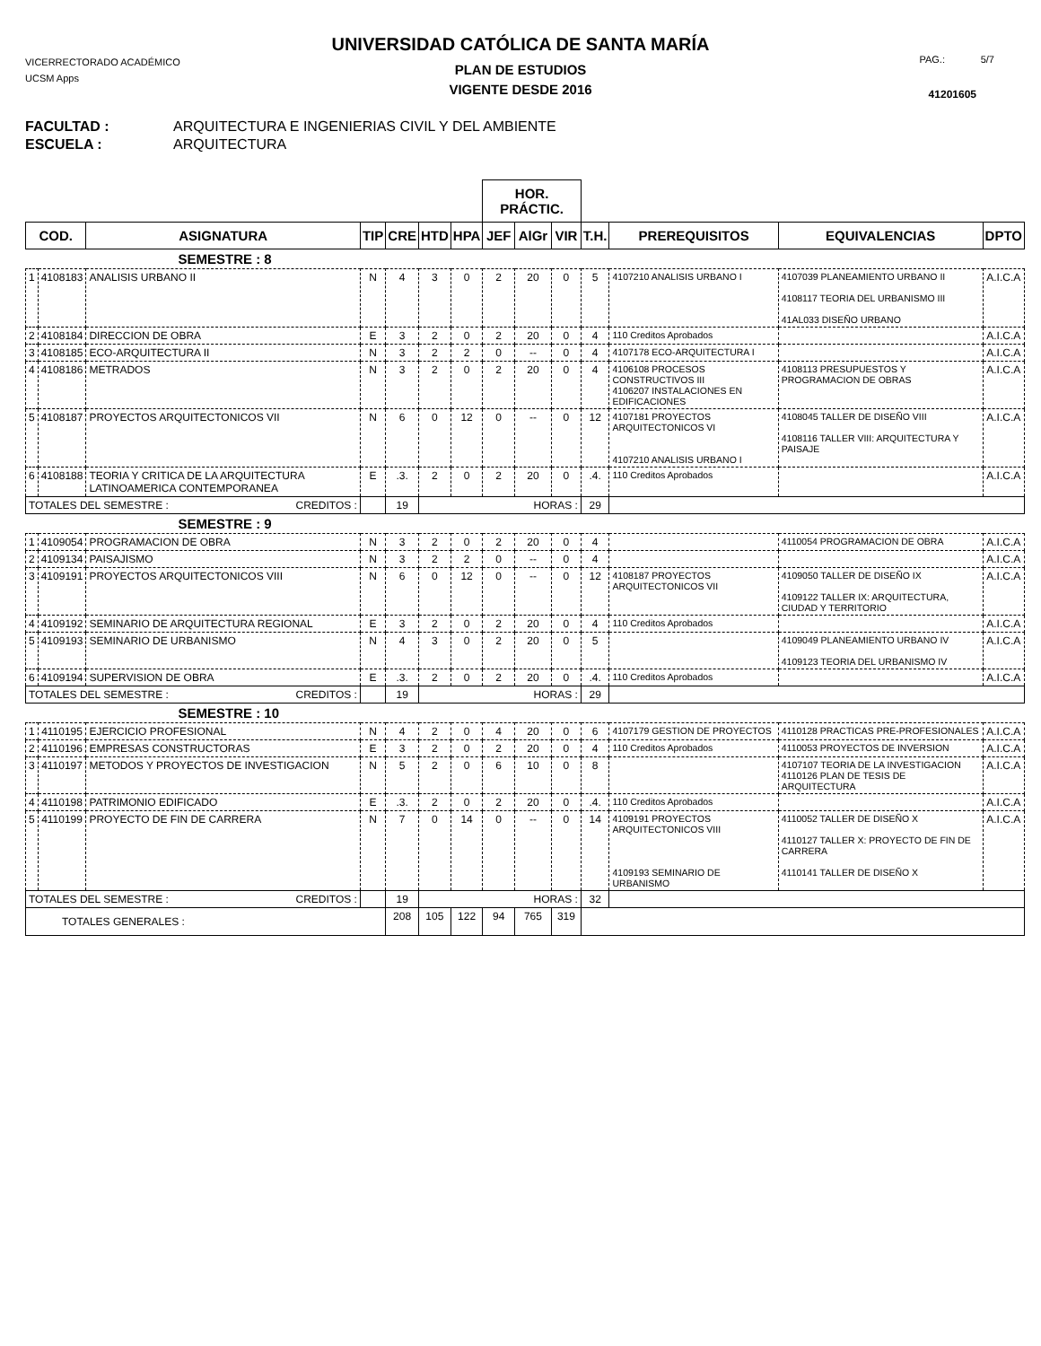UNIVERSIDAD CATÓLICA DE SANTA MARÍA
VICERRECTORADO ACADÉMICO
UCSM Apps
PAG.: 5/7
41201605
PLAN DE ESTUDIOS
VIGENTE DESDE 2016
FACULTAD : ARQUITECTURA E INGENIERIAS CIVIL Y DEL AMBIENTE
ESCUELA : ARQUITECTURA
| | | | | | | | HOR. PRÁCTIC. | | | | | | |
| --- | --- | --- | --- | --- | --- | --- | --- | --- | --- | --- | --- | --- | --- |
| COD. | | ASIGNATURA | TIP | CRE | HTD | HPA | JEF | AlGr | VIR | T.H. | PREREQUISITOS | EQUIVALENCIAS | DPTO |
| SEMESTRE : 8 | | | | | | | | | | | | | |
| 1 | 4108183 | ANALISIS URBANO II | N | 4 | 3 | 0 | 2 | 20 | 0 | 5 | 4107210 ANALISIS URBANO I | 4107039 PLANEAMIENTO URBANO II 4108117 TEORIA DEL URBANISMO III 41AL033 DISEÑO URBANO | A.I.C.A |
| 2 | 4108184 | DIRECCION DE OBRA | E | 3 | 2 | 0 | 2 | 20 | 0 | 4 | 110 Creditos Aprobados | | A.I.C.A |
| 3 | 4108185 | ECO-ARQUITECTURA II | N | 3 | 2 | 2 | 0 | -- | 0 | 4 | 4107178 ECO-ARQUITECTURA I | | A.I.C.A |
| 4 | 4108186 | METRADOS | N | 3 | 2 | 0 | 2 | 20 | 0 | 4 | 4106108 PROCESOS CONSTRUCTIVOS III 4106207 INSTALACIONES EN EDIFICACIONES | 4108113 PRESUPUESTOS Y PROGRAMACION DE OBRAS | A.I.C.A |
| 5 | 4108187 | PROYECTOS ARQUITECTONICOS VII | N | 6 | 0 | 12 | 0 | -- | 0 | 12 | 4107181 PROYECTOS ARQUITECTONICOS VI 4107210 ANALISIS URBANO I | 4108045 TALLER DE DISEÑO VIII 4108116 TALLER VIII: ARQUITECTURA Y PAISAJE | A.I.C.A |
| 6 | 4108188 | TEORIA Y CRITICA DE LA ARQUITECTURA LATINOAMERICA CONTEMPORANEA | E | .3. | 2 | 0 | 2 | 20 | 0 | .4. | 110 Creditos Aprobados | | A.I.C.A |
| TOTALES DEL SEMESTRE : CREDITOS : | | | | 19 | HORAS : | | | | | 29 | | | |
| SEMESTRE : 9 | | | | | | | | | | | | | |
| 1 | 4109054 | PROGRAMACION DE OBRA | N | 3 | 2 | 0 | 2 | 20 | 0 | 4 | | 4110054 PROGRAMACION DE OBRA | A.I.C.A |
| 2 | 4109134 | PAISAJISMO | N | 3 | 2 | 2 | 0 | -- | 0 | 4 | | | A.I.C.A |
| 3 | 4109191 | PROYECTOS ARQUITECTONICOS VIII | N | 6 | 0 | 12 | 0 | -- | 0 | 12 | 4108187 PROYECTOS ARQUITECTONICOS VII | 4109050 TALLER DE DISEÑO IX 4109122 TALLER IX: ARQUITECTURA, CIUDAD Y TERRITORIO | A.I.C.A |
| 4 | 4109192 | SEMINARIO DE ARQUITECTURA REGIONAL | E | 3 | 2 | 0 | 2 | 20 | 0 | 4 | 110 Creditos Aprobados | | A.I.C.A |
| 5 | 4109193 | SEMINARIO DE URBANISMO | N | 4 | 3 | 0 | 2 | 20 | 0 | 5 | | 4109049 PLANEAMIENTO URBANO IV 4109123 TEORIA DEL URBANISMO IV | A.I.C.A |
| 6 | 4109194 | SUPERVISION DE OBRA | E | .3. | 2 | 0 | 2 | 20 | 0 | .4. | 110 Creditos Aprobados | | A.I.C.A |
| TOTALES DEL SEMESTRE : CREDITOS : | | | | 19 | HORAS : | | | | | 29 | | | |
| SEMESTRE : 10 | | | | | | | | | | | | | |
| 1 | 4110195 | EJERCICIO PROFESIONAL | N | 4 | 2 | 0 | 4 | 20 | 0 | 6 | 4107179 GESTION DE PROYECTOS | 4110128 PRACTICAS PRE-PROFESIONALES | A.I.C.A |
| 2 | 4110196 | EMPRESAS CONSTRUCTORAS | E | 3 | 2 | 0 | 2 | 20 | 0 | 4 | 110 Creditos Aprobados | 4110053 PROYECTOS DE INVERSION | A.I.C.A |
| 3 | 4110197 | METODOS Y PROYECTOS DE INVESTIGACION | N | 5 | 2 | 0 | 6 | 10 | 0 | 8 | | 4107107 TEORIA DE LA INVESTIGACION 4110126 PLAN DE TESIS DE ARQUITECTURA | A.I.C.A |
| 4 | 4110198 | PATRIMONIO EDIFICADO | E | .3. | 2 | 0 | 2 | 20 | 0 | .4. | 110 Creditos Aprobados | | A.I.C.A |
| 5 | 4110199 | PROYECTO DE FIN DE CARRERA | N | 7 | 0 | 14 | 0 | -- | 0 | 14 | 4109191 PROYECTOS ARQUITECTONICOS VIII 4109193 SEMINARIO DE URBANISMO | 4110052 TALLER DE DISEÑO X 4110127 TALLER X: PROYECTO DE FIN DE CARRERA 4110141 TALLER DE DISEÑO X | A.I.C.A |
| TOTALES DEL SEMESTRE : CREDITOS : | | | | 19 | HORAS : | | | | | 32 | | | |
| TOTALES GENERALES : | | | | 208 | 105 | 122 | 94 | 765 | 319 | | | | |